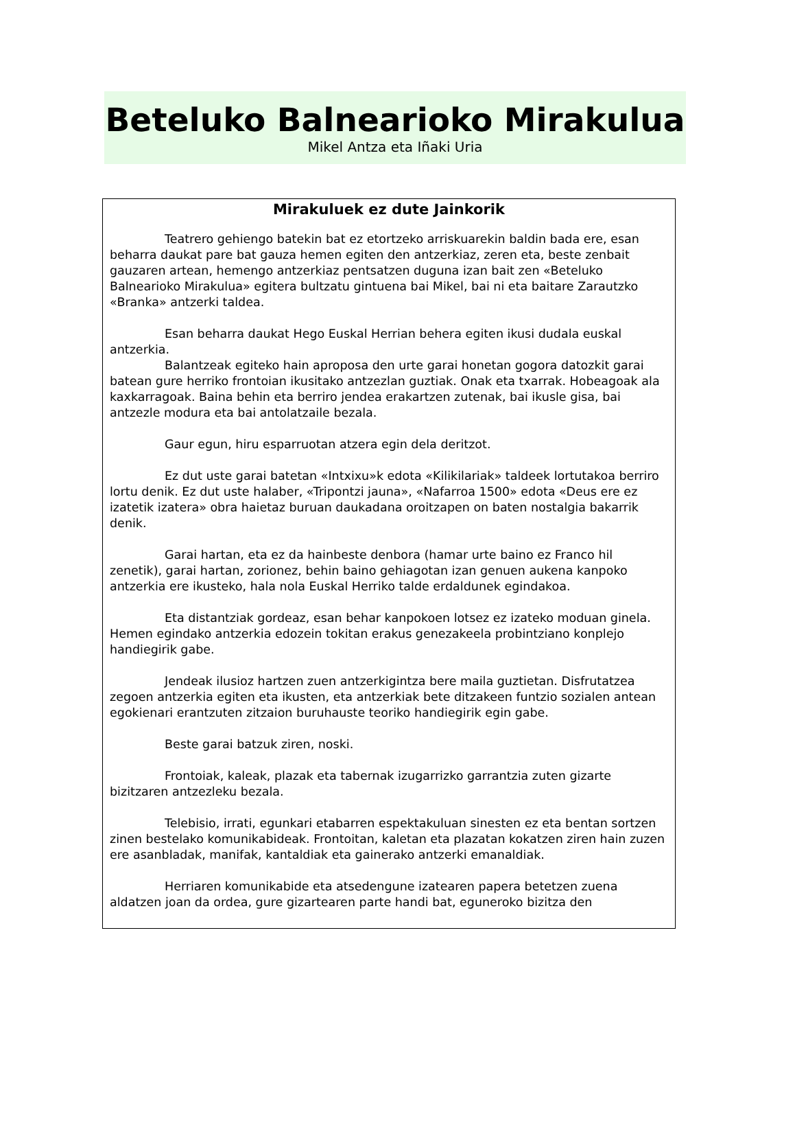Beteluko Balnearioko Mirakulua
Mikel Antza eta Iñaki Uria
Mirakuluek ez dute Jainkorik
Teatrero gehiengo batekin bat ez etortzeko arriskuarekin baldin bada ere, esan beharra daukat pare bat gauza hemen egiten den antzerkiaz, zeren eta, beste zenbait gauzaren artean, hemengo antzerkiaz pentsatzen duguna izan bait zen «Beteluko Balnearioko Mirakulua» egitera bultzatu gintuena bai Mikel, bai ni eta baitare Zarautzko «Branka» antzerki taldea.
Esan beharra daukat Hego Euskal Herrian behera egiten ikusi dudala euskal antzerkia.
Balantzeak egiteko hain aproposa den urte garai honetan gogora datozkit garai batean gure herriko frontoian ikusitako antzezlan guztiak. Onak eta txarrak. Hobeagoak ala kaxkarragoak. Baina behin eta berriro jendea erakartzen zutenak, bai ikusle gisa, bai antzezle modura eta bai antolatzaile bezala.
Gaur egun, hiru esparruotan atzera egin dela deritzot.
Ez dut uste garai batetan «Intxixu»k edota «Kilikilariak» taldeek lortutakoa berriro lortu denik. Ez dut uste halaber, «Tripontzi jauna», «Nafarroa 1500» edota «Deus ere ez izatetik izatera» obra haietaz buruan daukadana oroitzapen on baten nostalgia bakarrik denik.
Garai hartan, eta ez da hainbeste denbora (hamar urte baino ez Franco hil zenetik), garai hartan, zorionez, behin baino gehiagotan izan genuen aukena kanpoko antzerkia ere ikusteko, hala nola Euskal Herriko talde erdaldunek egindakoa.
Eta distantziak gordeaz, esan behar kanpokoen lotsez ez izateko moduan ginela. Hemen egindako antzerkia edozein tokitan erakus genezakeela probintziano konplejo handiegirik gabe.
Jendeak ilusioz hartzen zuen antzerkigintza bere maila guztietan. Disfrutatzea zegoen antzerkia egiten eta ikusten, eta antzerkiak bete ditzakeen funtzio sozialen antean egokienari erantzuten zitzaion buruhauste teoriko handiegirik egin gabe.
Beste garai batzuk ziren, noski.
Frontoiak, kaleak, plazak eta tabernak izugarrizko garrantzia zuten gizarte bizitzaren antzezleku bezala.
Telebisio, irrati, egunkari etabarren espektakuluan sinesten ez eta bentan sortzen zinen bestelako komunikabideak. Frontoitan, kaletan eta plazatan kokatzen ziren hain zuzen ere asanbladak, manifak, kantaldiak eta gainerako antzerki emanaldiak.
Herriaren komunikabide eta atsedengune izatearen papera betetzen zuena aldatzen joan da ordea, gure gizartearen parte handi bat, eguneroko bizitza den